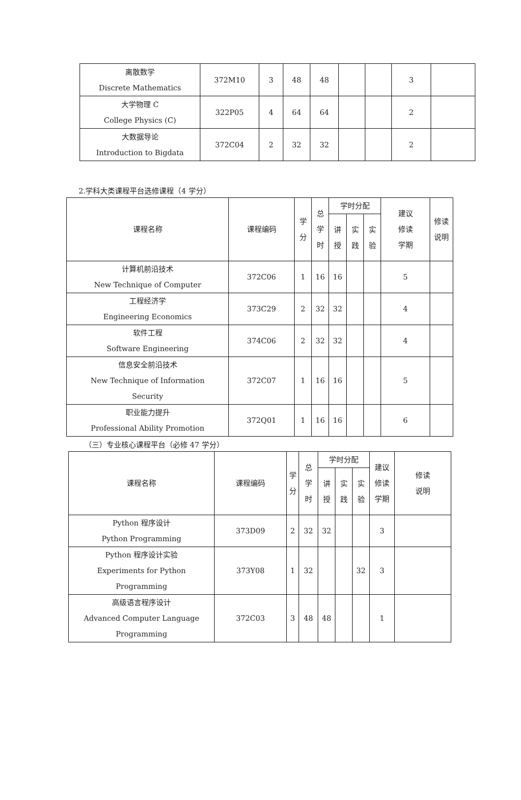| 离散数学 Discrete Mathematics | 372M10 | 3 | 48 | 48 | | | 3 | |
| 大学物理 C College Physics (C) | 322P05 | 4 | 64 | 64 | | | 2 | |
| 大数据导论 Introduction to Bigdata | 372C04 | 2 | 32 | 32 | | | 2 | |
2.学科大类课程平台选修课程（4 学分）
| 课程名称 | 课程编码 | 学 分 | 总 学 时 | 学时分配 | | | 建议 修读 学期 | 修读 说明 |
| --- | --- | --- | --- | --- | --- | --- | --- | --- |
| | | | | 讲 授 | 实 践 | 实 验 | | |
| 计算机前沿技术 New Technique of Computer | 372C06 | 1 | 16 | 16 | | | 5 | |
| 工程经济学 Engineering Economics | 373C29 | 2 | 32 | 32 | | | 4 | |
| 软件工程 Software Engineering | 374C06 | 2 | 32 | 32 | | | 4 | |
| 信息安全前沿技术 New Technique of Information Security | 372C07 | 1 | 16 | 16 | | | 5 | |
| 职业能力提升 Professional Ability Promotion | 372Q01 | 1 | 16 | 16 | | | 6 | |
（三）专业核心课程平台（必修 47 学分）
| 课程名称 | 课程编码 | 学 分 | 总 学 时 | 学时分配 | | | 建议 修读 学期 | 修读 说明 |
| --- | --- | --- | --- | --- | --- | --- | --- | --- |
| | | | | 讲 授 | 实 践 | 实 验 | | |
| Python 程序设计 Python Programming | 373D09 | 2 | 32 | 32 | | | 3 | |
| Python 程序设计实验 Experiments for Python Programming | 373Y08 | 1 | 32 | | | 32 | 3 | |
| 高级语言程序设计 Advanced Computer Language Programming | 372C03 | 3 | 48 | 48 | | | 1 | |